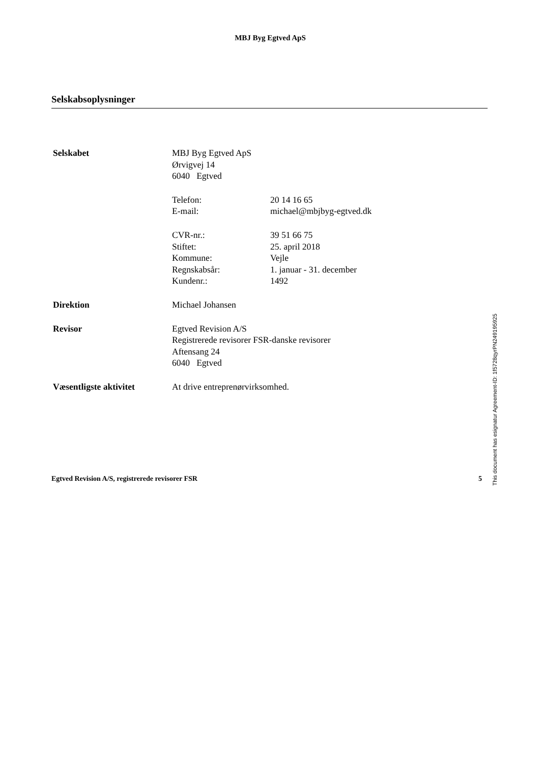MBJ Byg Egtved ApS
Selskabsoplysninger
| Selskabet | MBJ Byg Egtved ApS Ørvigvej 14 6040 Egtved | |
| | Telefon: E-mail: | 20 14 16 65 michael@mbjbyg-egtved.dk |
| | CVR-nr.: Stiftet: Kommune: Regnskabsår: Kundenr.: | 39 51 66 75 25. april 2018 Vejle 1. januar - 31. december 1492 |
| Direktion | Michael Johansen | |
| Revisor | Egtved Revision A/S Registrerede revisorer FSR-danske revisorer Aftensang 24 6040 Egtved | |
| Væsentligste aktivitet | At drive entreprenørvirksomhed. | |
Egtved Revision A/S, registrerede revisorer FSR 5
This document has esignatur Agreement-ID: 1f5728qyrPN249195925